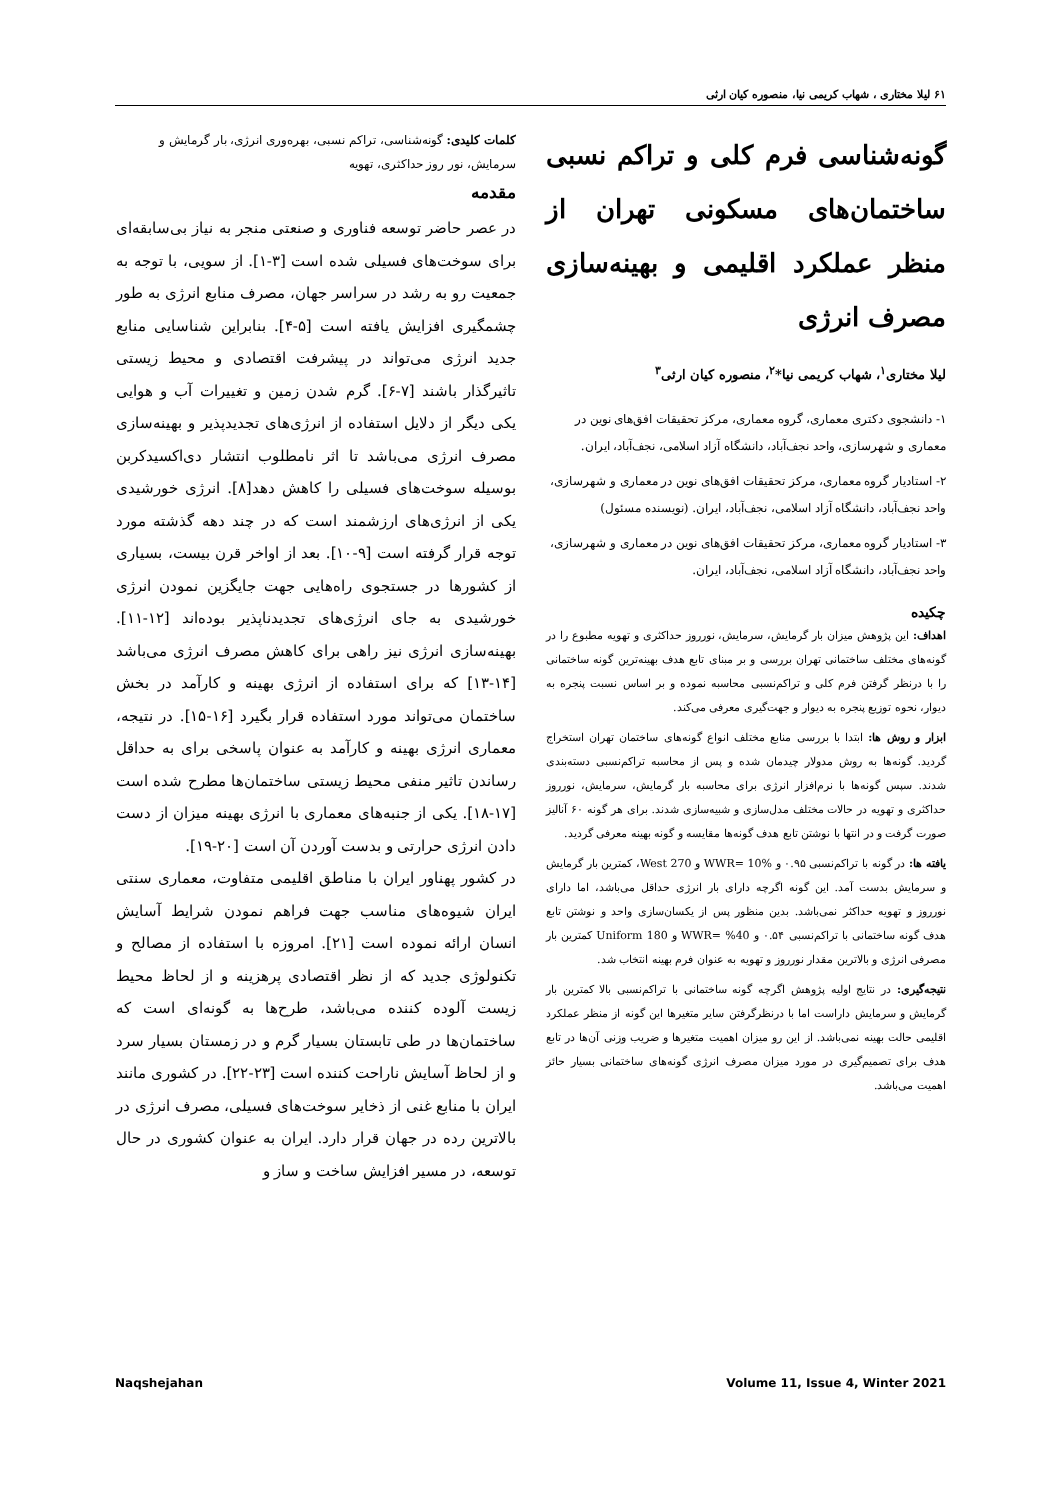۶۱ لیلا مختاری ، شهاب کریمی نیا، منصوره کیان ارثی
گونه‌شناسی فرم کلی و تراکم نسبی ساختمان‌های مسکونی تهران از منظر عملکرد اقلیمی و بهینه‌سازی مصرف انرژی
لیلا مختاری<sup>۱</sup>، شهاب کریمی نیا*<sup>۲</sup>، منصوره کیان ارثی<sup>۳</sup>
۱- دانشجوی دکتری معماری، گروه معماری، مرکز تحقیقات افق‌های نوین در معماری و شهرسازی، واحد نجف‌آباد، دانشگاه آزاد اسلامی، نجف‌آباد، ایران.
۲- استادیار گروه معماری، مرکز تحقیقات افق‌های نوین در معماری و شهرسازی، واحد نجف‌آباد، دانشگاه آزاد اسلامی، نجف‌آباد، ایران. (نویسنده مسئول)
۳- استادیار گروه معماری، مرکز تحقیقات افق‌های نوین در معماری و شهرسازی، واحد نجف‌آباد، دانشگاه آزاد اسلامی، نجف‌آباد، ایران.
چکیده
اهداف: این پژوهش میزان بار گرمایش، سرمایش، نورروز حداکثری و تهویه مطبوع را در گونه‌های مختلف ساختمانی تهران بررسی و بر مبنای تابع هدف بهینه‌ترین گونه ساختمانی را با درنظر گرفتن فرم کلی و تراکم‌نسبی محاسبه نموده و بر اساس نسبت پنجره به دیوار، نحوه توزیع پنجره به دیوار و جهت‌گیری معرفی می‌کند.
ابزار و روش ها: ابتدا با بررسی منابع مختلف انواع گونه‌های ساختمان تهران استخراج گردید. گونه‌ها به روش مدولار چیدمان شده و پس از محاسبه تراکم‌نسبی دسته‌بندی شدند. سپس گونه‌ها با نرم‌افزار انرژی برای محاسبه بار گرمایش، سرمایش، نورروز حداکثری و تهویه در حالات مختلف مدل‌سازی و شبیه‌سازی شدند. برای هر گونه ۶۰ آنالیز صورت گرفت و در انتها با نوشتن تابع هدف گونه‌ها مقایسه و گونه بهینه معرفی گردید.
یافته ها: در گونه با تراکم‌نسبی ۰.۹۵ و WWR= 10% و West 270، کمترین بار گرمایش و سرمایش بدست آمد. این گونه اگرچه دارای بار انرژی حداقل می‌باشد، اما دارای نورروز و تهویه حداکثر نمی‌باشد. بدین منظور پس از یکسان‌سازی واحد و نوشتن تابع هدف گونه ساختمانی با تراکم‌نسبی ۰.۵۴ و 40% =WWR و Uniform 180 کمترین بار مصرفی انرژی و بالاترین مقدار نورروز و تهویه به عنوان فرم بهینه انتخاب شد.
نتیجه‌گیری: در نتایج اولیه پژوهش اگرچه گونه ساختمانی با تراکم‌نسبی بالا کمترین بار گرمایش و سرمایش داراست اما با درنظرگرفتن سایر متغیرها این گونه از منظر عملکرد اقلیمی حالت بهینه نمی‌باشد. از این رو میزان اهمیت متغیرها و ضریب وزنی آن‌ها در تابع هدف برای تصمیم‌گیری در مورد میزان مصرف انرژی گونه‌های ساختمانی بسیار حائز اهمیت می‌باشد.
کلمات کلیدی: گونه‌شناسی، تراکم نسبی، بهره‌وری انرژی، بار گرمایش و سرمایش، نور روز حداکثری، تهویه
مقدمه
در عصر حاضر توسعه فناوری و صنعتی منجر به نیاز بی‌سابقه‌ای برای سوخت‌های فسیلی شده است [۳-۱]. از سویی، با توجه به جمعیت رو به رشد در سراسر جهان، مصرف منابع انرژی به طور چشمگیری افزایش یافته است [۵-۴]. بنابراین شناسایی منابع جدید انرژی می‌تواند در پیشرفت اقتصادی و محیط زیستی تاثیرگذار باشند [۷-۶]. گرم شدن زمین و تغییرات آب و هوایی یکی دیگر از دلایل استفاده از انرژی‌های تجدیدپذیر و بهینه‌سازی مصرف انرژی می‌باشد تا اثر نامطلوب انتشار دی‌اکسیدکربن بوسیله سوخت‌های فسیلی را کاهش دهد[۸]. انرژی خورشیدی یکی از انرژی‌های ارزشمند است که در چند دهه گذشته مورد توجه قرار گرفته است [۹-۱۰]. بعد از اواخر قرن بیست، بسیاری از کشورها در جستجوی راه‌هایی جهت جایگزین نمودن انرژی خورشیدی به جای انرژی‌های تجدیدناپذیر بوده‌اند [۱۲-۱۱]. بهینه‌سازی انرژی نیز راهی برای کاهش مصرف انرژی می‌باشد [۱۴-۱۳] که برای استفاده از انرژی بهینه و کارآمد در بخش ساختمان می‌تواند مورد استفاده قرار بگیرد [۱۶-۱۵]. در نتیجه، معماری انرژی بهینه و کارآمد به عنوان پاسخی برای به حداقل رساندن تاثیر منفی محیط زیستی ساختمان‌ها مطرح شده است [۱۷-۱۸]. یکی از جنبه‌های معماری با انرژی بهینه میزان از دست دادن انرژی حرارتی و بدست آوردن آن است [۲۰-۱۹].
در کشور پهناور ایران با مناطق اقلیمی متفاوت، معماری سنتی ایران شیوه‌های مناسب جهت فراهم نمودن شرایط آسایش انسان ارائه نموده است [۲۱]. امروزه با استفاده از مصالح و تکنولوژی جدید که از نظر اقتصادی پرهزینه و از لحاظ محیط زیست آلوده کننده می‌باشد، طرح‌ها به گونه‌ای است که ساختمان‌ها در طی تابستان بسیار گرم و در زمستان بسیار سرد و از لحاظ آسایش ناراحت کننده است [۲۳-۲۲]. در کشوری مانند ایران با منابع غنی از ذخایر سوخت‌های فسیلی، مصرف انرژی در بالاترین رده در جهان قرار دارد. ایران به عنوان کشوری در حال توسعه، در مسیر افزایش ساخت و ساز و
Naqshejahan Volume 11, Issue 4, Winter 2021